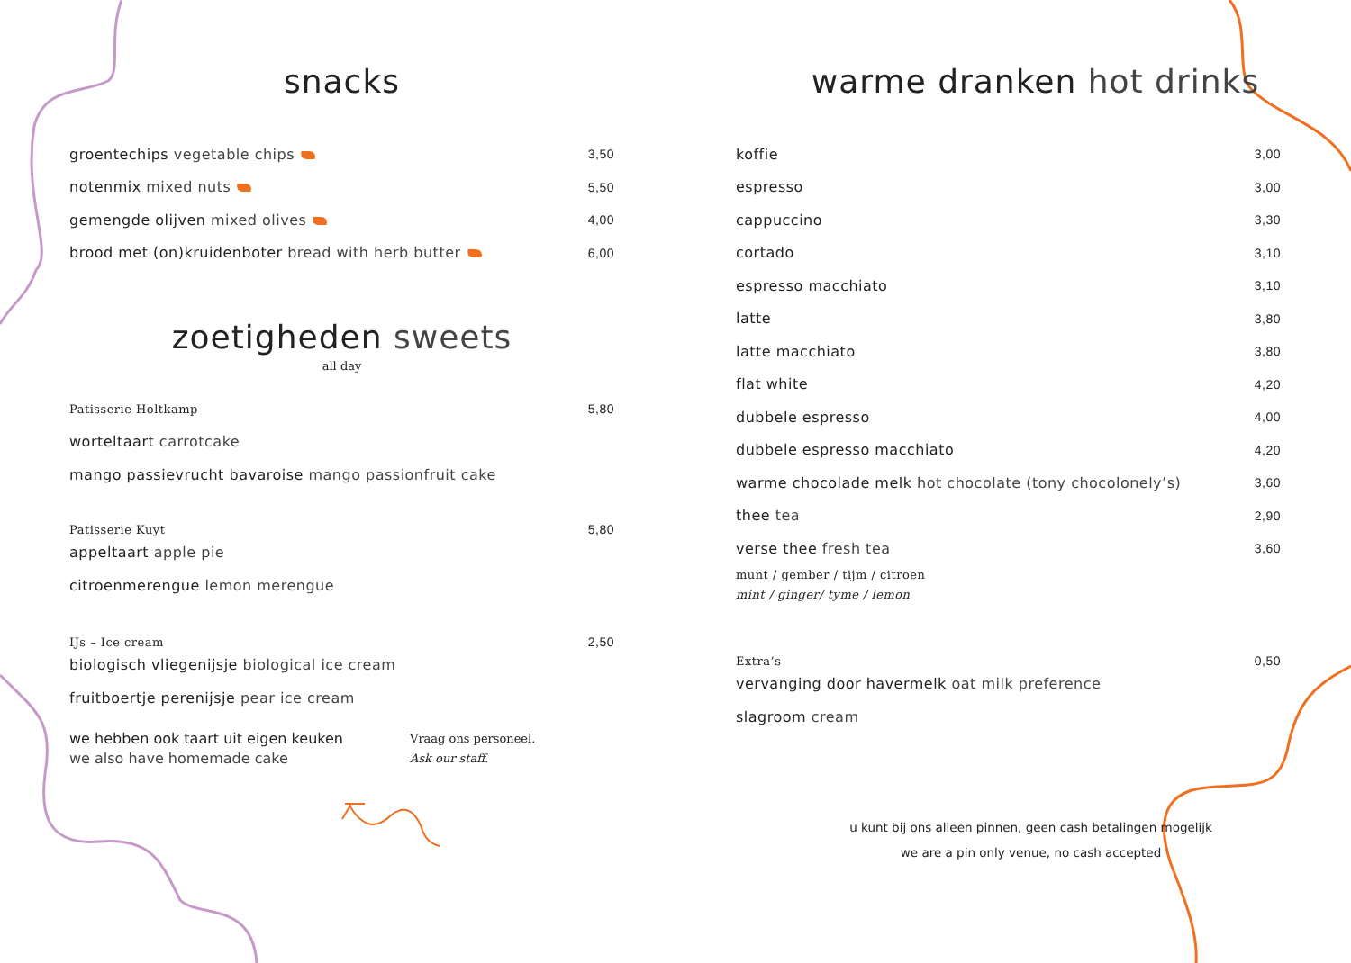snacks
| groentechips vegetable chips | 3,50 |
| notenmix mixed nuts | 5,50 |
| gemengde olijven mixed olives | 4,00 |
| brood met (on)kruidenboter bread with herb butter | 6,00 |
zoetigheden sweets
all day
| Patisserie Holtkamp | 5,80 |
| worteltaart carrotcake | |
| mango passievrucht bavaroise mango passionfruit cake | |
| Patisserie Kuyt | 5,80 |
| appeltaart apple pie | |
| citroenmerengue lemon merengue | |
| IJs – Ice cream | 2,50 |
| biologisch vliegenijsje biological ice cream | |
| fruitboertje perenijsje pear ice cream | |
we hebben ook taart uit eigen keuken
we also have homemade cake
Vraag ons personeel.
Ask our staff.
warme dranken hot drinks
| koffie | 3,00 |
| espresso | 3,00 |
| cappuccino | 3,30 |
| cortado | 3,10 |
| espresso macchiato | 3,10 |
| latte | 3,80 |
| latte macchiato | 3,80 |
| flat white | 4,20 |
| dubbele espresso | 4,00 |
| dubbele espresso macchiato | 4,20 |
| warme chocolade melk hot chocolate (tony chocolonely’s) | 3,60 |
| thee tea | 2,90 |
| verse thee fresh tea | 3,60 |
| munt / gember / tijm / citroen mint / ginger/ tyme / lemon | |
| Extra’s | 0,50 |
| vervanging door havermelk oat milk preference | |
| slagroom cream | |
u kunt bij ons alleen pinnen, geen cash betalingen mogelijk
we are a pin only venue, no cash accepted